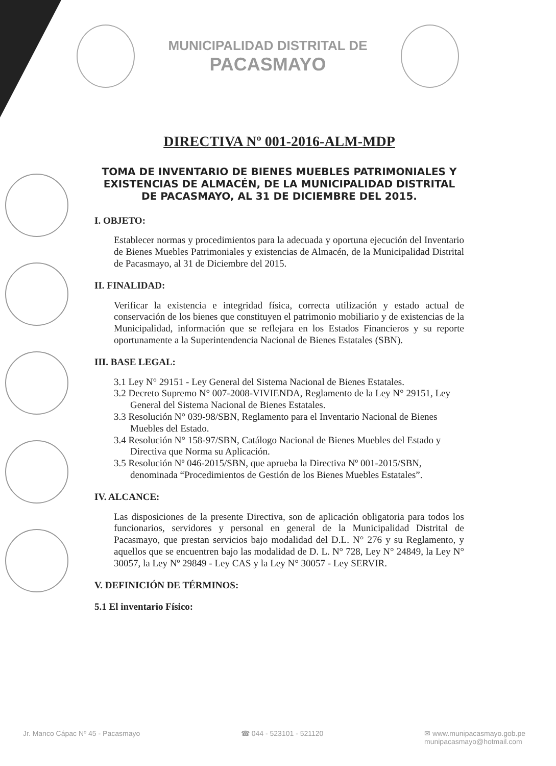MUNICIPALIDAD DISTRITAL DE
PACASMAYO
DIRECTIVA Nº 001-2016-ALM-MDP
TOMA DE INVENTARIO DE BIENES MUEBLES PATRIMONIALES Y EXISTENCIAS DE ALMACÉN, DE LA MUNICIPALIDAD DISTRITAL DE PACASMAYO, AL 31 DE DICIEMBRE DEL 2015.
I. OBJETO:
Establecer normas y procedimientos para la adecuada y oportuna ejecución del Inventario de Bienes Muebles Patrimoniales y existencias de Almacén, de la Municipalidad Distrital de Pacasmayo, al 31 de Diciembre del 2015.
II. FINALIDAD:
Verificar la existencia e integridad física, correcta utilización y estado actual de conservación de los bienes que constituyen el patrimonio mobiliario y de existencias de la Municipalidad, información que se reflejara en los Estados Financieros y su reporte oportunamente a la Superintendencia Nacional de Bienes Estatales (SBN).
III. BASE LEGAL:
3.1 Ley N° 29151 - Ley General del Sistema Nacional de Bienes Estatales.
3.2 Decreto Supremo N° 007-2008-VIVIENDA, Reglamento de la Ley N° 29151, Ley General del Sistema Nacional de Bienes Estatales.
3.3 Resolución N° 039-98/SBN, Reglamento para el Inventario Nacional de Bienes Muebles del Estado.
3.4 Resolución N° 158-97/SBN, Catálogo Nacional de Bienes Muebles del Estado y Directiva que Norma su Aplicación.
3.5 Resolución Nº 046-2015/SBN, que aprueba la Directiva Nº 001-2015/SBN, denominada “Procedimientos de Gestión de los Bienes Muebles Estatales”.
IV. ALCANCE:
Las disposiciones de la presente Directiva, son de aplicación obligatoria para todos los funcionarios, servidores y personal en general de la Municipalidad Distrital de Pacasmayo, que prestan servicios bajo modalidad del D.L. N° 276 y su Reglamento, y aquellos que se encuentren bajo las modalidad de D. L. N° 728, Ley N° 24849, la Ley N° 30057, la Ley Nº 29849 - Ley CAS y la Ley N° 30057 - Ley SERVIR.
V. DEFINICIÓN DE TÉRMINOS:
5.1 El inventario Físico:
Jr. Manco Cápac Nº 45 - Pacasmayo
☎ 044 - 523101 - 521120 ✉ www.munipacasmayo.gob.pe
munipacasmayo@hotmail.com